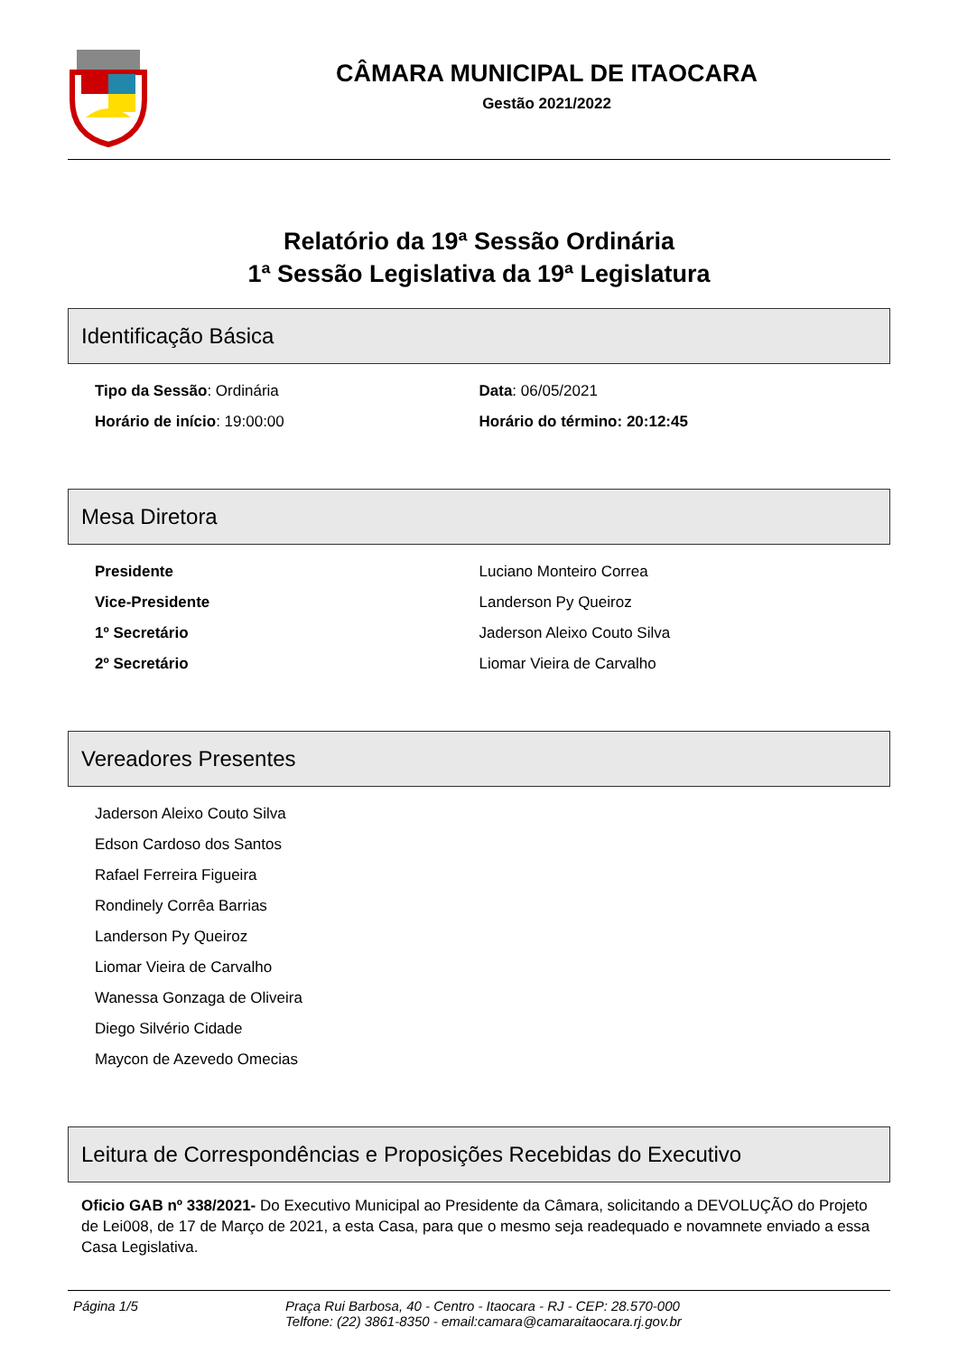CÂMARA MUNICIPAL DE ITAOCARA
Gestão 2021/2022
Relatório da 19ª Sessão Ordinária
1ª Sessão Legislativa da 19ª Legislatura
Identificação Básica
Tipo da Sessão: Ordinária Data: 06/05/2021
Horário de início: 19:00:00 Horário do término: 20:12:45
Mesa Diretora
Presidente Luciano Monteiro Correa
Vice-Presidente Landerson Py Queiroz
1º Secretário Jaderson Aleixo Couto Silva
2º Secretário Liomar Vieira de Carvalho
Vereadores Presentes
Jaderson Aleixo Couto Silva
Edson Cardoso dos Santos
Rafael Ferreira Figueira
Rondinely Corrêa Barrias
Landerson Py Queiroz
Liomar Vieira de Carvalho
Wanessa Gonzaga de Oliveira
Diego Silvério Cidade
Maycon de Azevedo Omecias
Leitura de Correspondências e Proposições Recebidas do Executivo
Oficio GAB nº 338/2021- Do Executivo Municipal ao Presidente da Câmara, solicitando a DEVOLUÇÃO do Projeto de Lei008, de 17 de Março de 2021, a esta Casa, para que o mesmo seja readequado e novamnete enviado a essa Casa Legislativa.
Página 1/5 Praça Rui Barbosa, 40 - Centro - Itaocara - RJ - CEP: 28.570-000
Telfone: (22) 3861-8350 - email:camara@camaraitaocara.rj.gov.br